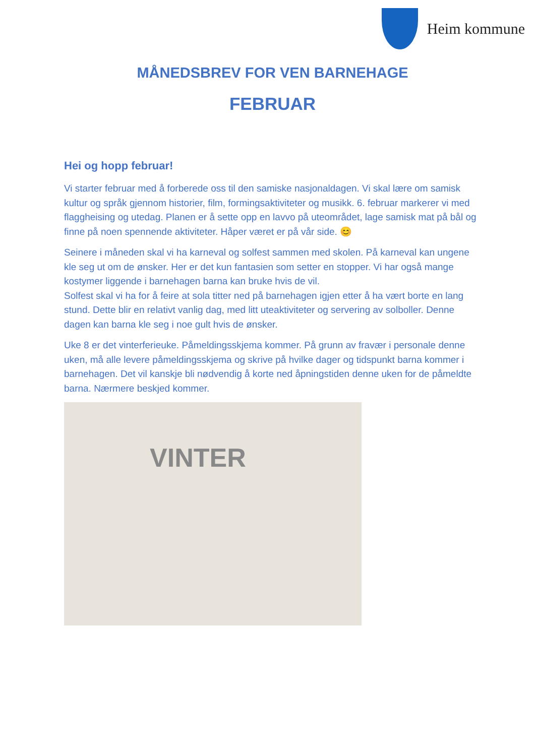Heim kommune
MÅNEDSBREV FOR VEN BARNEHAGE
FEBRUAR
Hei og hopp februar!
Vi starter februar med å forberede oss til den samiske nasjonaldagen. Vi skal lære om samisk kultur og språk gjennom historier, film, formingsaktiviteter og musikk. 6. februar markerer vi med flaggheising og utedag. Planen er å sette opp en lavvo på uteområdet, lage samisk mat på bål og finne på noen spennende aktiviteter. Håper været er på vår side. 😊
Seinere i måneden skal vi ha karneval og solfest sammen med skolen. På karneval kan ungene kle seg ut om de ønsker. Her er det kun fantasien som setter en stopper. Vi har også mange kostymer liggende i barnehagen barna kan bruke hvis de vil.
Solfest skal vi ha for å feire at sola titter ned på barnehagen igjen etter å ha vært borte en lang stund. Dette blir en relativt vanlig dag, med litt uteaktiviteter og servering av solboller. Denne dagen kan barna kle seg i noe gult hvis de ønsker.
Uke 8 er det vinterferieuke. Påmeldingsskjema kommer. På grunn av fravær i personale denne uken, må alle levere påmeldingsskjema og skrive på hvilke dager og tidspunkt barna kommer i barnehagen. Det vil kanskje bli nødvendig å korte ned åpningstiden denne uken for de påmeldte barna. Nærmere beskjed kommer.
VINTER